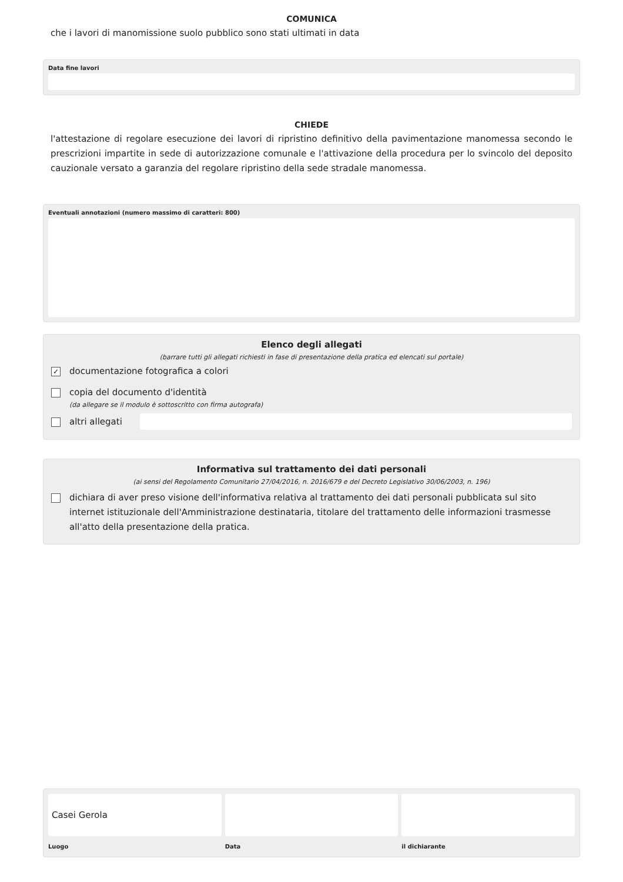COMUNICA
che i lavori di manomissione suolo pubblico sono stati ultimati in data
Data fine lavori
CHIEDE
l'attestazione di regolare esecuzione dei lavori di ripristino definitivo della pavimentazione manomessa secondo le prescrizioni impartite in sede di autorizzazione comunale e l'attivazione della procedura per lo svincolo del deposito cauzionale versato a garanzia del regolare ripristino della sede stradale manomessa.
Eventuali annotazioni (numero massimo di caratteri: 800)
Elenco degli allegati
(barrare tutti gli allegati richiesti in fase di presentazione della pratica ed elencati sul portale)
✓ documentazione fotografica a colori
copia del documento d'identità
(da allegare se il modulo è sottoscritto con firma autografa)
altri allegati
Informativa sul trattamento dei dati personali
(ai sensi del Regolamento Comunitario 27/04/2016, n. 2016/679 e del Decreto Legislativo 30/06/2003, n. 196)
dichiara di aver preso visione dell'informativa relativa al trattamento dei dati personali pubblicata sul sito internet istituzionale dell'Amministrazione destinataria, titolare del trattamento delle informazioni trasmesse all'atto della presentazione della pratica.
Casei Gerola
Luogo
Data il dichiarante